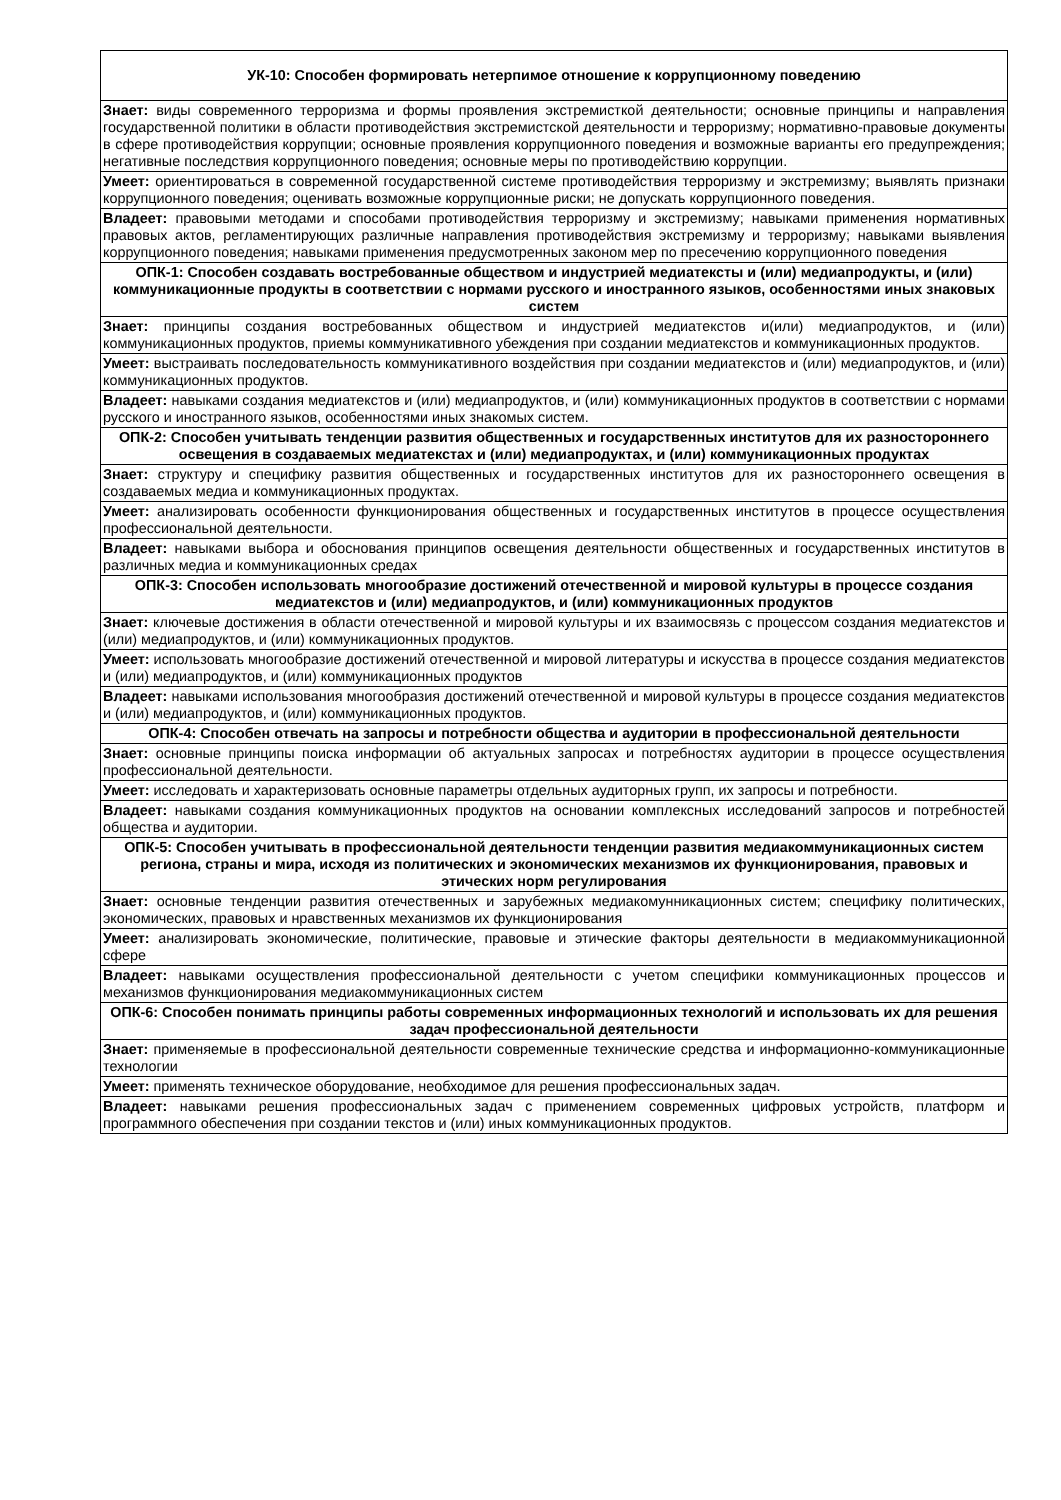| УК-10: Способен формировать нетерпимое отношение к коррупционному поведению |
| --- |
| Знает: виды современного терроризма и формы проявления экстремисткой деятельности; основные принципы и направления государственной политики в области противодействия экстремистской деятельности и терроризму; нормативно-правовые документы в сфере противодействия коррупции; основные проявления коррупционного поведения и возможные варианты его предупреждения; негативные последствия коррупционного поведения; основные меры по противодействию коррупции. |
| Умеет: ориентироваться в современной государственной системе противодействия терроризму и экстремизму; выявлять признаки коррупционного поведения; оценивать возможные коррупционные риски; не допускать коррупционного поведения. |
| Владеет: правовыми методами и способами противодействия терроризму и экстремизму; навыками применения нормативных правовых актов, регламентирующих различные направления противодействия экстремизму и терроризму; навыками выявления коррупционного поведения; навыками применения предусмотренных законом мер по пресечению коррупционного поведения |
| ОПК-1: Способен создавать востребованные обществом и индустрией медиатексты и (или) медиапродукты, и (или) коммуникационные продукты в соответствии с нормами русского и иностранного языков, особенностями иных знаковых систем |
| Знает: принципы создания востребованных обществом и индустрией медиатекстов и(или) медиапродуктов, и (или) коммуникационных продуктов, приемы коммуникативного убеждения при создании медиатекстов и коммуникационных продуктов. |
| Умеет: выстраивать последовательность коммуникативного воздействия при создании медиатекстов и (или) медиапродуктов, и (или) коммуникационных продуктов. |
| Владеет: навыками создания медиатекстов и (или) медиапродуктов, и (или) коммуникационных продуктов в соответствии с нормами русского и иностранного языков, особенностями иных знакомых систем. |
| ОПК-2: Способен учитывать тенденции развития общественных и государственных институтов для их разностороннего освещения в создаваемых медиатекстах и (или) медиапродуктах, и (или) коммуникационных продуктах |
| Знает: структуру и специфику развития общественных и государственных институтов для их разностороннего освещения в создаваемых медиа и коммуникационных продуктах. |
| Умеет: анализировать особенности функционирования общественных и государственных институтов в процессе осуществления профессиональной деятельности. |
| Владеет: навыками выбора и обоснования принципов освещения деятельности общественных и государственных институтов в различных медиа и коммуникационных средах |
| ОПК-3: Способен использовать многообразие достижений отечественной и мировой культуры в процессе создания медиатекстов и (или) медиапродуктов, и (или) коммуникационных продуктов |
| Знает: ключевые достижения в области отечественной и мировой культуры и их взаимосвязь с процессом создания медиатекстов и (или) медиапродуктов, и (или) коммуникационных продуктов. |
| Умеет: использовать многообразие достижений отечественной и мировой литературы и искусства в процессе создания медиатекстов и (или) медиапродуктов, и (или) коммуникационных продуктов |
| Владеет: навыками использования многообразия достижений отечественной и мировой культуры в процессе создания медиатекстов и (или) медиапродуктов, и (или) коммуникационных продуктов. |
| ОПК-4: Способен отвечать на запросы и потребности общества и аудитории в профессиональной деятельности |
| Знает: основные принципы поиска информации об актуальных запросах и потребностях аудитории в процессе осуществления профессиональной деятельности. |
| Умеет: исследовать и характеризовать основные параметры отдельных аудиторных групп, их запросы и потребности. |
| Владеет: навыками создания коммуникационных продуктов на основании комплексных исследований запросов и потребностей общества и аудитории. |
| ОПК-5: Способен учитывать в профессиональной деятельности тенденции развития медиакоммуникационных систем региона, страны и мира, исходя из политических и экономических механизмов их функционирования, правовых и этических норм регулирования |
| Знает: основные тенденции развития отечественных и зарубежных медиакомунникационных систем; специфику политических, экономических, правовых и нравственных механизмов их функционирования |
| Умеет: анализировать экономические, политические, правовые и этические факторы деятельности в медиакоммуникационной сфере |
| Владеет: навыками осуществления профессиональной деятельности с учетом специфики коммуникационных процессов и механизмов функционирования медиакоммуникационных систем |
| ОПК-6: Способен понимать принципы работы современных информационных технологий и использовать их для решения задач профессиональной деятельности |
| Знает: применяемые в профессиональной деятельности современные технические средства и информационно-коммуникационные технологии |
| Умеет: применять техническое оборудование, необходимое для решения профессиональных задач. |
| Владеет: навыками решения профессиональных задач с применением современных цифровых устройств, платформ и программного обеспечения при создании текстов и (или) иных коммуникационных продуктов. |